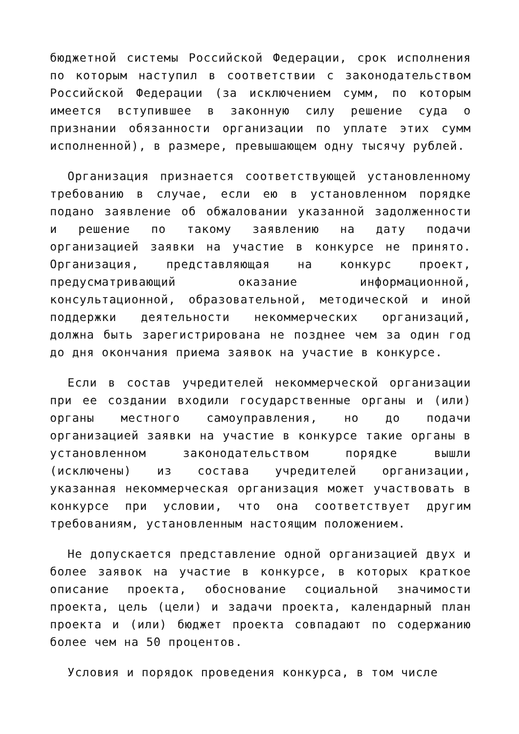бюджетной системы Российской Федерации, срок исполнения по которым наступил в соответствии с законодательством Российской Федерации (за исключением сумм, по которым имеется вступившее в законную силу решение суда о признании обязанности организации по уплате этих сумм исполненной), в размере, превышающем одну тысячу рублей.
Организация признается соответствующей установленному требованию в случае, если ею в установленном порядке подано заявление об обжаловании указанной задолженности и решение по такому заявлению на дату подачи организацией заявки на участие в конкурсе не принято. Организация, представляющая на конкурс проект, предусматривающий оказание информационной, консультационной, образовательной, методической и иной поддержки деятельности некоммерческих организаций, должна быть зарегистрирована не позднее чем за один год до дня окончания приема заявок на участие в конкурсе.
Если в состав учредителей некоммерческой организации при ее создании входили государственные органы и (или) органы местного самоуправления, но до подачи организацией заявки на участие в конкурсе такие органы в установленном законодательством порядке вышли (исключены) из состава учредителей организации, указанная некоммерческая организация может участвовать в конкурсе при условии, что она соответствует другим требованиям, установленным настоящим положением.
Не допускается представление одной организацией двух и более заявок на участие в конкурсе, в которых краткое описание проекта, обоснование социальной значимости проекта, цель (цели) и задачи проекта, календарный план проекта и (или) бюджет проекта совпадают по содержанию более чем на 50 процентов.
Условия и порядок проведения конкурса, в том числе